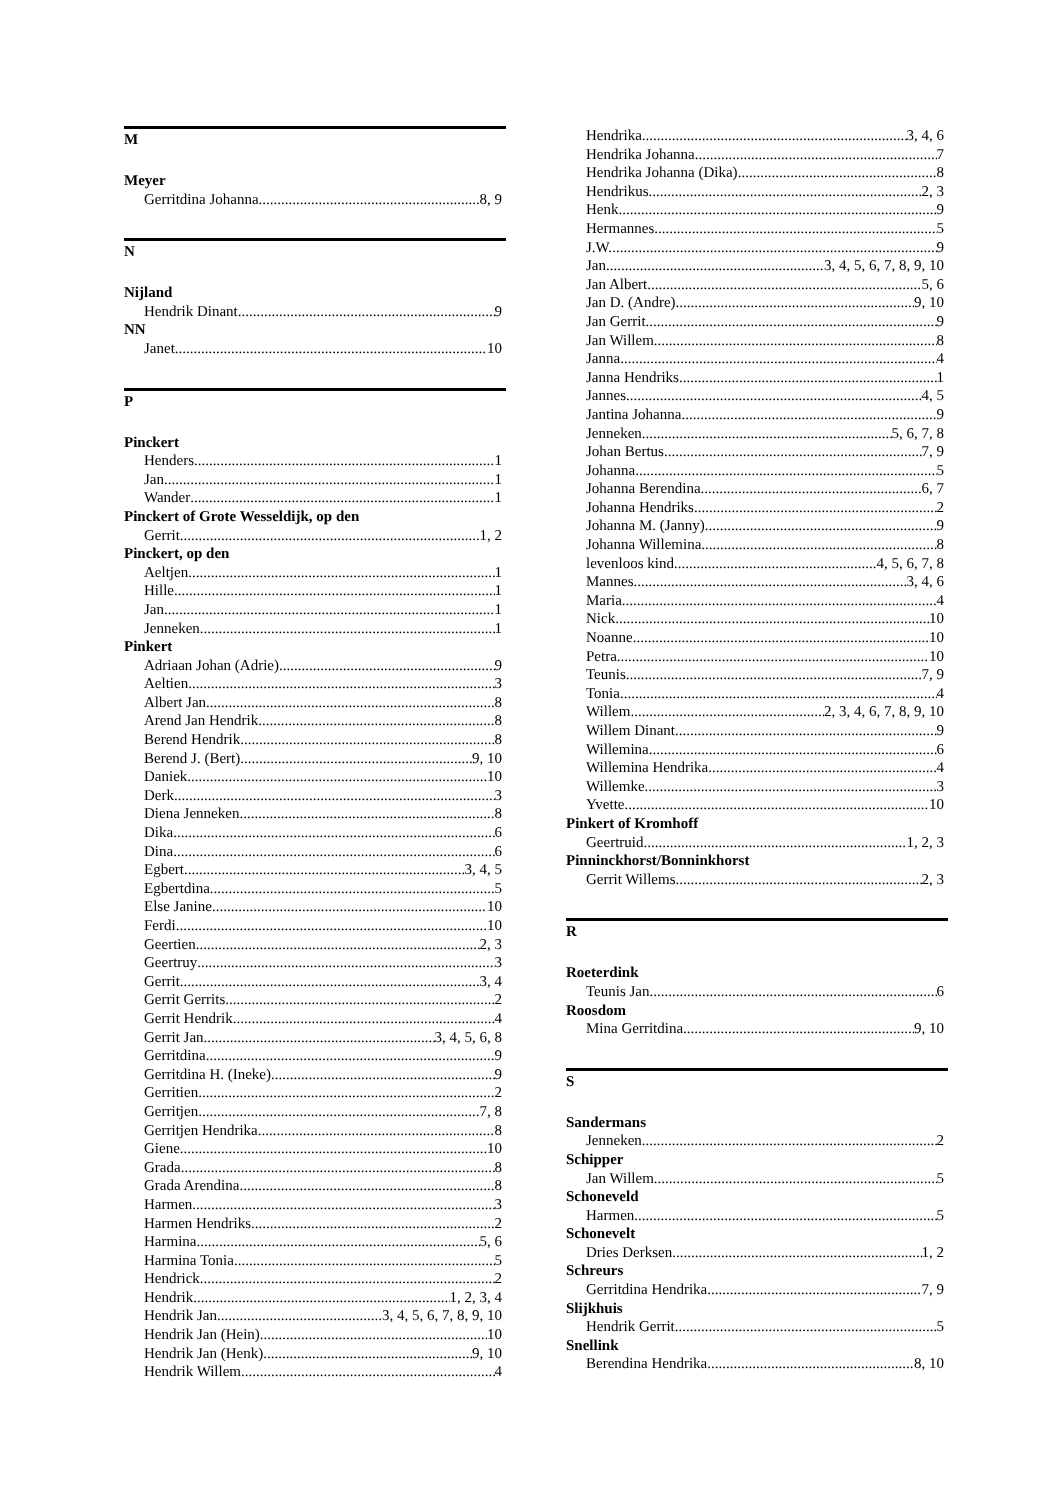M
Meyer
Gerritdina Johanna 8, 9
N
Nijland
Hendrik Dinant 9
NN
Janet 10
P
Pinckert
Henders 1
Jan 1
Wander 1
Pinckert of Grote Wesseldijk, op den
Gerrit 1, 2
Pinckert, op den
Aeltjen 1
Hille 1
Jan 1
Jenneken 1
Pinkert
Adriaan Johan (Adrie) 9
Aeltien 3
Albert Jan 8
Arend Jan Hendrik 8
Berend Hendrik 8
Berend J. (Bert) 9, 10
Daniek 10
Derk 3
Diena Jenneken 8
Dika 6
Dina 6
Egbert 3, 4, 5
Egbertdina 5
Else Janine 10
Ferdi 10
Geertien 2, 3
Geertruy 3
Gerrit 3, 4
Gerrit Gerrits 2
Gerrit Hendrik 4
Gerrit Jan 3, 4, 5, 6, 8
Gerritdina 9
Gerritdina H. (Ineke) 9
Gerritien 2
Gerritjen 7, 8
Gerritjen Hendrika 8
Giene 10
Grada 8
Grada Arendina 8
Harmen 3
Harmen Hendriks 2
Harmina 5, 6
Harmina Tonia 5
Hendrick 2
Hendrik 1, 2, 3, 4
Hendrik Jan 3, 4, 5, 6, 7, 8, 9, 10
Hendrik Jan (Hein) 10
Hendrik Jan (Henk) 9, 10
Hendrik Willem 4
Hendrika 3, 4, 6
Hendrika Johanna 7
Hendrika Johanna (Dika) 8
Hendrikus 2, 3
Henk 9
Hermannes 5
J.W. 9
Jan 3, 4, 5, 6, 7, 8, 9, 10
Jan Albert 5, 6
Jan D. (Andre) 9, 10
Jan Gerrit 9
Jan Willem 8
Janna 4
Janna Hendriks 1
Jannes 4, 5
Jantina Johanna 9
Jenneken 5, 6, 7, 8
Johan Bertus 7, 9
Johanna 5
Johanna Berendina 6, 7
Johanna Hendriks 2
Johanna M. (Janny) 9
Johanna Willemina 8
levenloos kind 4, 5, 6, 7, 8
Mannes 3, 4, 6
Maria 4
Nick 10
Noanne 10
Petra 10
Teunis 7, 9
Tonia 4
Willem 2, 3, 4, 6, 7, 8, 9, 10
Willem Dinant 9
Willemina 6
Willemina Hendrika 4
Willemke 3
Yvette 10
Pinkert of Kromhoff
Geertruid 1, 2, 3
Pinninckhorst/Bonninkhorst
Gerrit Willems 2, 3
R
Roeterdink
Teunis Jan 6
Roosdom
Mina Gerritdina 9, 10
S
Sandermans
Jenneken 2
Schipper
Jan Willem 5
Schoneveld
Harmen 5
Schonevelt
Dries Derksen 1, 2
Schreurs
Gerritdina Hendrika 7, 9
Slijkhuis
Hendrik Gerrit 5
Snellink
Berendina Hendrika 8, 10